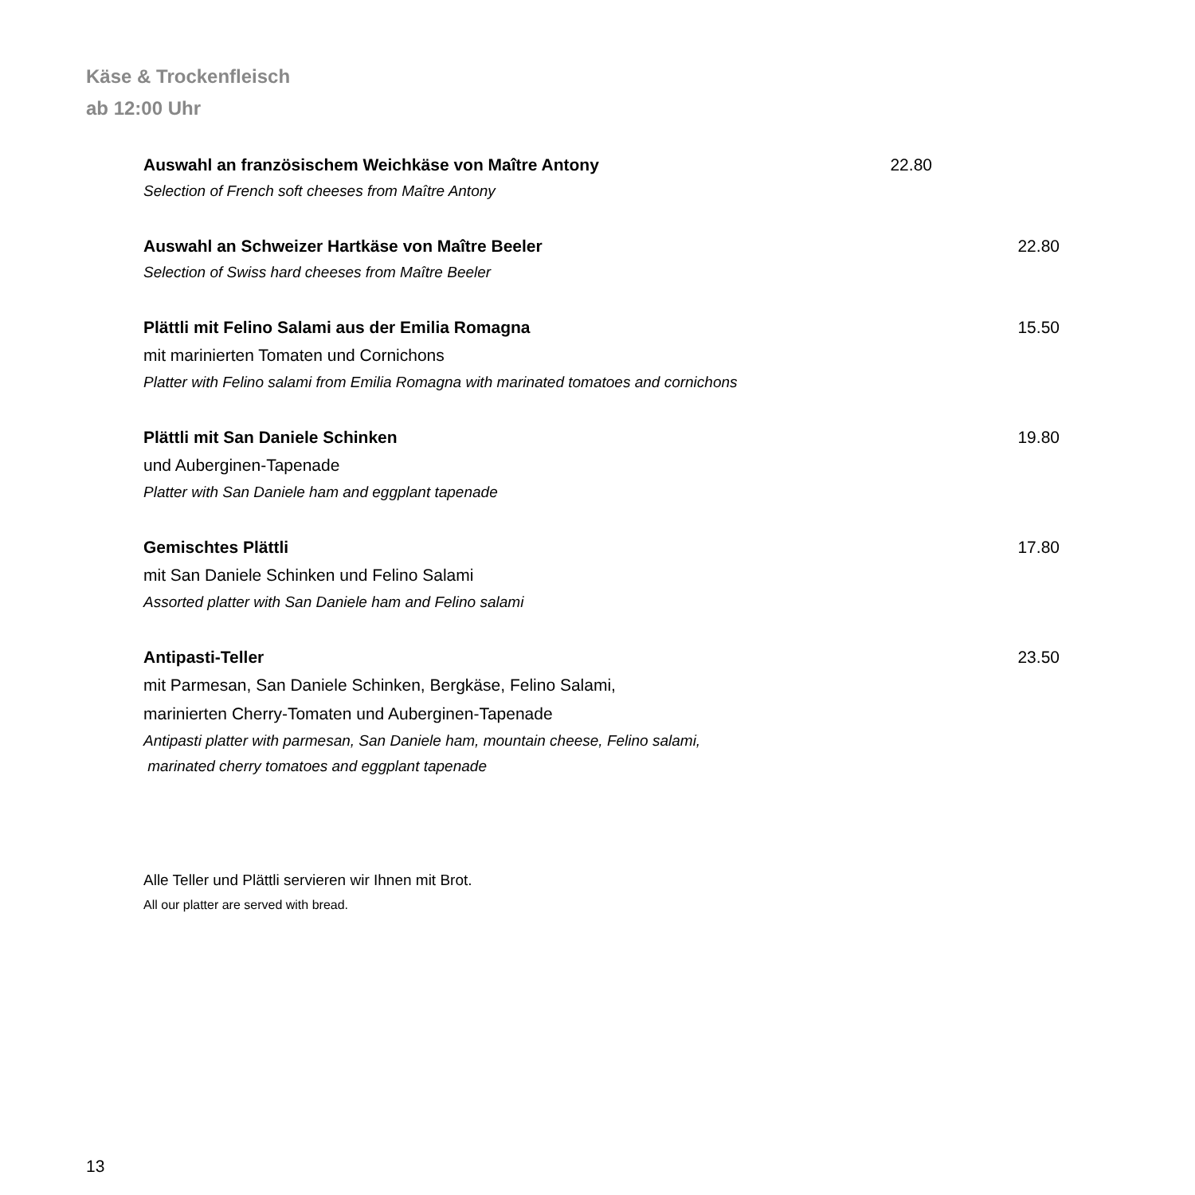Käse & Trockenfleisch
ab 12:00 Uhr
Auswahl an französischem Weichkäse von Maître Antony 22.80
Selection of French soft cheeses from Maître Antony
Auswahl an Schweizer Hartkäse von Maître Beeler 22.80
Selection of Swiss hard cheeses from Maître Beeler
Plättli mit Felino Salami aus der Emilia Romagna 15.50
mit marinierten Tomaten und Cornichons
Platter with Felino salami from Emilia Romagna with marinated tomatoes and cornichons
Plättli mit San Daniele Schinken 19.80
und Auberginen-Tapenade
Platter with San Daniele ham and eggplant tapenade
Gemischtes Plättli 17.80
mit San Daniele Schinken und Felino Salami
Assorted platter with San Daniele ham and Felino salami
Antipasti-Teller 23.50
mit Parmesan, San Daniele Schinken, Bergkäse, Felino Salami,
marinierten Cherry-Tomaten und Auberginen-Tapenade
Antipasti platter with parmesan, San Daniele ham, mountain cheese, Felino salami,
marinated cherry tomatoes and eggplant tapenade
Alle Teller und Plättli servieren wir Ihnen mit Brot.
All our platter are served with bread.
13